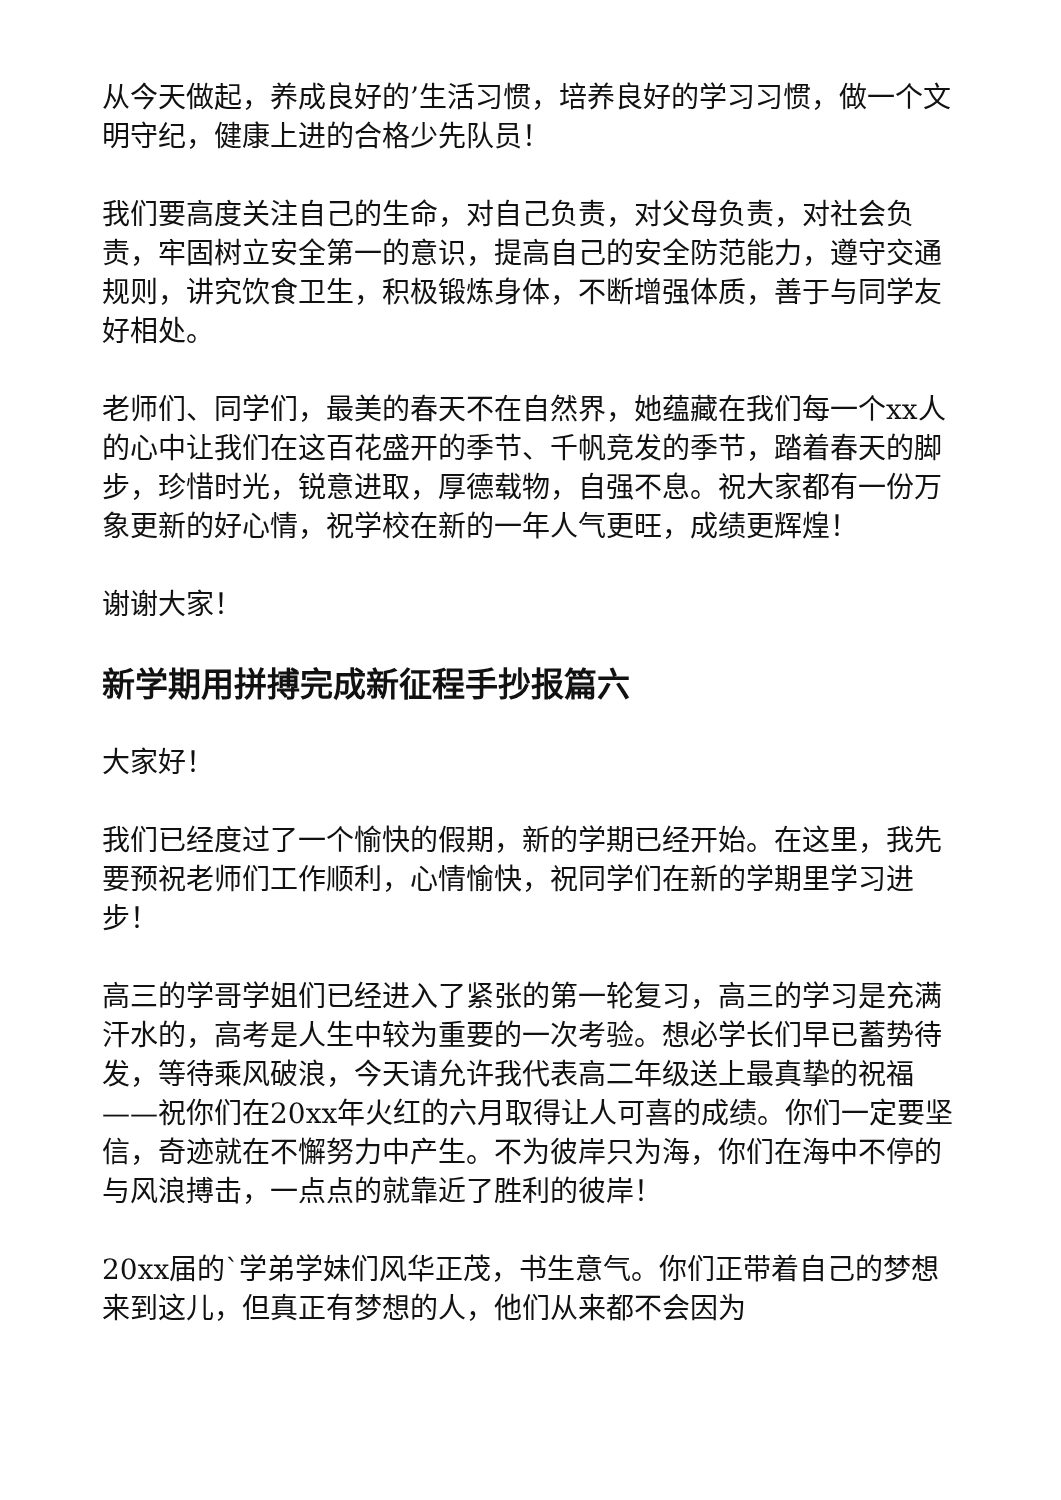从今天做起，养成良好的’生活习惯，培养良好的学习习惯，做一个文明守纪，健康上进的合格少先队员！
我们要高度关注自己的生命，对自己负责，对父母负责，对社会负责，牢固树立安全第一的意识，提高自己的安全防范能力，遵守交通规则，讲究饮食卫生，积极锻炼身体，不断增强体质，善于与同学友好相处。
老师们、同学们，最美的春天不在自然界，她蕴藏在我们每一个xx人的心中让我们在这百花盛开的季节、千帆竞发的季节，踏着春天的脚步，珍惜时光，锐意进取，厚德载物，自强不息。祝大家都有一份万象更新的好心情，祝学校在新的一年人气更旺，成绩更辉煌！
谢谢大家！
新学期用拼搏完成新征程手抄报篇六
大家好！
我们已经度过了一个愉快的假期，新的学期已经开始。在这里，我先要预祝老师们工作顺利，心情愉快，祝同学们在新的学期里学习进步！
高三的学哥学姐们已经进入了紧张的第一轮复习，高三的学习是充满汗水的，高考是人生中较为重要的一次考验。想必学长们早已蓄势待发，等待乘风破浪，今天请允许我代表高二年级送上最真挚的祝福——祝你们在20xx年火红的六月取得让人可喜的成绩。你们一定要坚信，奇迹就在不懈努力中产生。不为彼岸只为海，你们在海中不停的与风浪搏击，一点点的就靠近了胜利的彼岸！
20xx届的`学弟学妹们风华正茂，书生意气。你们正带着自己的梦想来到这儿，但真正有梦想的人，他们从来都不会因为